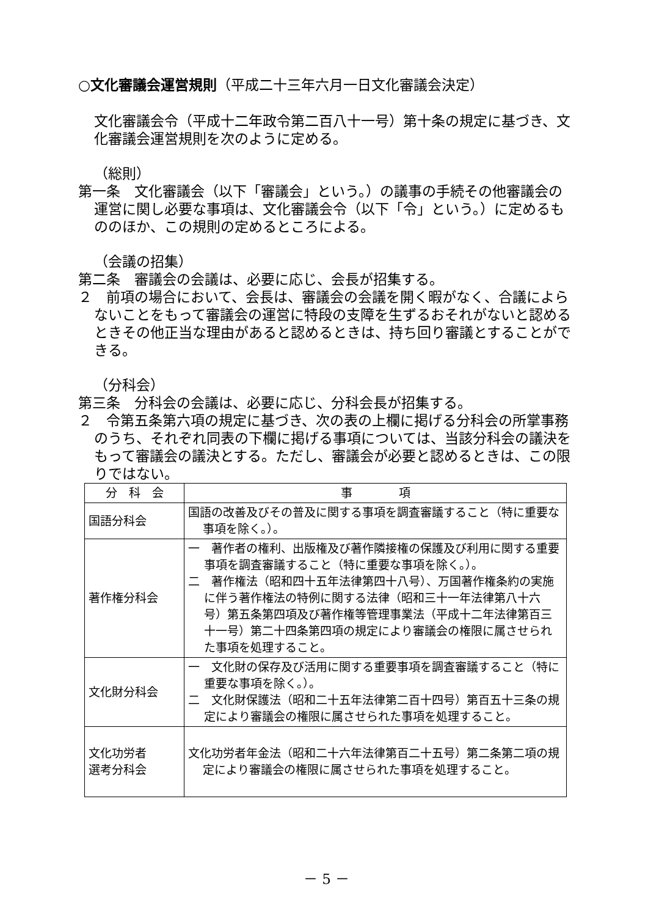○文化審議会運営規則（平成二十三年六月一日文化審議会決定）
文化審議会令（平成十二年政令第二百八十一号）第十条の規定に基づき、文化審議会運営規則を次のように定める。
（総則）
第一条　文化審議会（以下「審議会」という。）の議事の手続その他審議会の運営に関し必要な事項は、文化審議会令（以下「令」という。）に定めるもののほか、この規則の定めるところによる。
（会議の招集）
第二条　審議会の会議は、必要に応じ、会長が招集する。
２　前項の場合において、会長は、審議会の会議を開く暇がなく、合議によらないことをもって審議会の運営に特段の支障を生ずるおそれがないと認めるときその他正当な理由があると認めるときは、持ち回り審議とすることができる。
（分科会）
第三条　分科会の会議は、必要に応じ、分科会長が招集する。
２　令第五条第六項の規定に基づき、次の表の上欄に掲げる分科会の所掌事務のうち、それぞれ同表の下欄に掲げる事項については、当該分科会の議決をもって審議会の議決とする。ただし、審議会が必要と認めるときは、この限りではない。
| 分 科 会 | 事 項 |
| --- | --- |
| 国語分科会 | 国語の改善及びその普及に関する事項を調査審議すること（特に重要な事項を除く。）。 |
| 著作権分科会 | 一 著作者の権利、出版権及び著作隣接権の保護及び利用に関する重要事項を調査審議すること（特に重要な事項を除く。）。 二 著作権法（昭和四十五年法律第四十八号）、万国著作権条約の実施に伴う著作権法の特例に関する法律（昭和三十一年法律第八十六号）第五条第四項及び著作権等管理事業法（平成十二年法律第百三十一号）第二十四条第四項の規定により審議会の権限に属させられた事項を処理すること。 |
| 文化財分科会 | 一 文化財の保存及び活用に関する重要事項を調査審議すること（特に重要な事項を除く。）。 二 文化財保護法（昭和二十五年法律第二百十四号）第百五十三条の規定により審議会の権限に属させられた事項を処理すること。 |
| 文化功労者 選考分科会 | 文化功労者年金法（昭和二十六年法律第百二十五号）第二条第二項の規定により審議会の権限に属させられた事項を処理すること。 |
－ 5 －